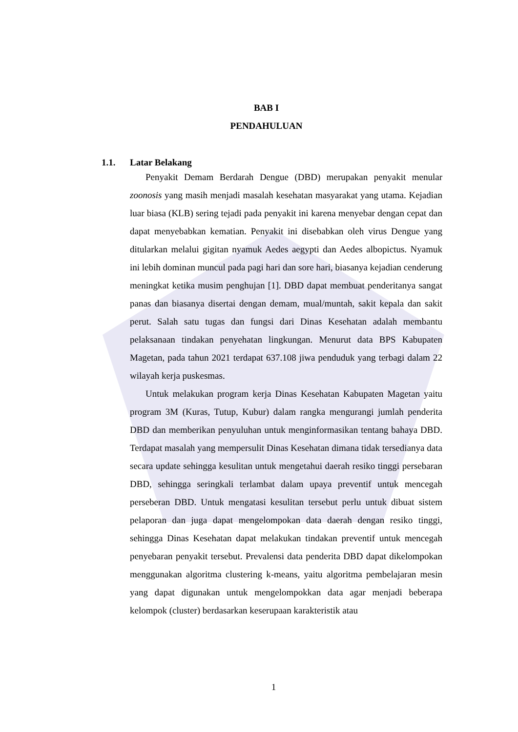BAB I
PENDAHULUAN
1.1. Latar Belakang
Penyakit Demam Berdarah Dengue (DBD) merupakan penyakit menular zoonosis yang masih menjadi masalah kesehatan masyarakat yang utama. Kejadian luar biasa (KLB) sering tejadi pada penyakit ini karena menyebar dengan cepat dan dapat menyebabkan kematian. Penyakit ini disebabkan oleh virus Dengue yang ditularkan melalui gigitan nyamuk Aedes aegypti dan Aedes albopictus. Nyamuk ini lebih dominan muncul pada pagi hari dan sore hari, biasanya kejadian cenderung meningkat ketika musim penghujan [1]. DBD dapat membuat penderitanya sangat panas dan biasanya disertai dengan demam, mual/muntah, sakit kepala dan sakit perut. Salah satu tugas dan fungsi dari Dinas Kesehatan adalah membantu pelaksanaan tindakan penyehatan lingkungan. Menurut data BPS Kabupaten Magetan, pada tahun 2021 terdapat 637.108 jiwa penduduk yang terbagi dalam 22 wilayah kerja puskesmas.
Untuk melakukan program kerja Dinas Kesehatan Kabupaten Magetan yaitu program 3M (Kuras, Tutup, Kubur) dalam rangka mengurangi jumlah penderita DBD dan memberikan penyuluhan untuk menginformasikan tentang bahaya DBD. Terdapat masalah yang mempersulit Dinas Kesehatan dimana tidak tersedianya data secara update sehingga kesulitan untuk mengetahui daerah resiko tinggi persebaran DBD, sehingga seringkali terlambat dalam upaya preventif untuk mencegah perseberan DBD. Untuk mengatasi kesulitan tersebut perlu untuk dibuat sistem pelaporan dan juga dapat mengelompokan data daerah dengan resiko tinggi, sehingga Dinas Kesehatan dapat melakukan tindakan preventif untuk mencegah penyebaran penyakit tersebut. Prevalensi data penderita DBD dapat dikelompokan menggunakan algoritma clustering k-means, yaitu algoritma pembelajaran mesin yang dapat digunakan untuk mengelompokkan data agar menjadi beberapa kelompok (cluster) berdasarkan keserupaan karakteristik atau
1